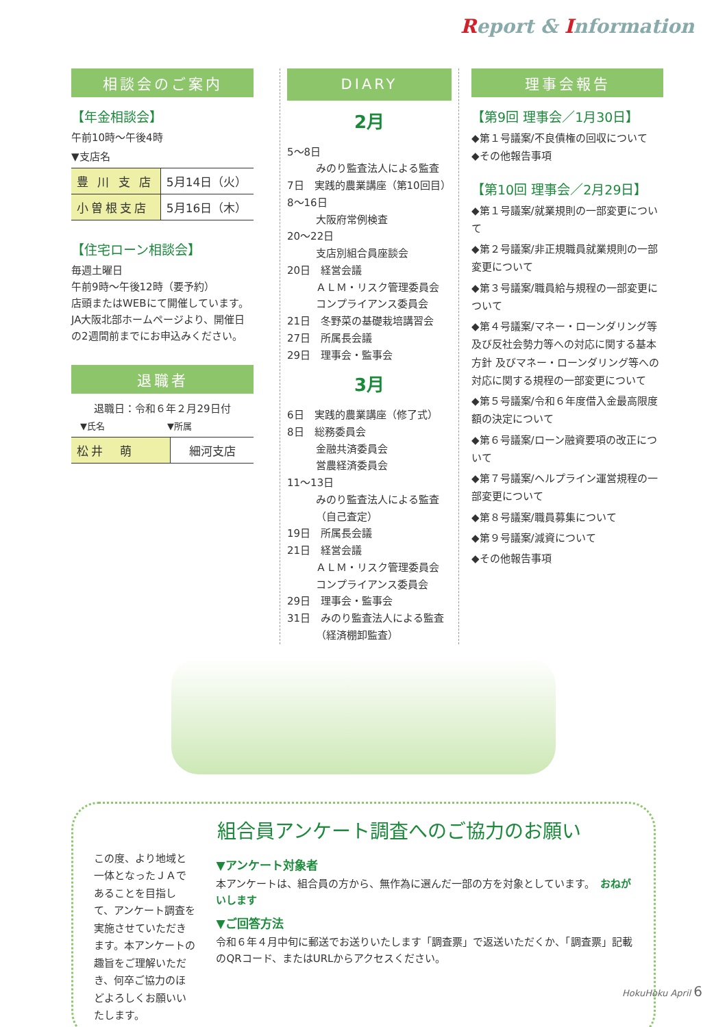Report & Information
相談会のご案内
【年金相談会】
午前10時～午後4時
▼支店名
| 豊 川 支 店 | 5月14日（火） |
| 小曽根支店 | 5月16日（木） |
【住宅ローン相談会】
毎週土曜日
午前9時～午後12時（要予約）
店頭またはWEBにて開催しています。JA大阪北部ホームページより、開催日の2週間前までにお申込みください。
退職者
退職日：令和６年２月29日付
　▼氏名　　　　　　　▼所属
| 松井 萌 | 細河支店 |
DIARY
2月
5～8日
みのり監査法人による監査
7日　実践的農業講座（第10回目）
8～16日
大阪府常例検査
20～22日
支店別組合員座談会
20日　経営会議
ＡＬＭ・リスク管理委員会
コンプライアンス委員会
21日　冬野菜の基礎栽培講習会
27日　所属長会議
29日　理事会・監事会
3月
6日　実践的農業講座（修了式）
8日　総務委員会
金融共済委員会
営農経済委員会
11～13日
みのり監査法人による監査（自己査定）
19日　所属長会議
21日　経営会議
ＡＬＭ・リスク管理委員会
コンプライアンス委員会
29日　理事会・監事会
31日　みのり監査法人による監査
（経済棚卸監査）
理事会報告
【第9回 理事会／1月30日】
◆第１号議案/不良債権の回収について
◆その他報告事項
【第10回 理事会／2月29日】
◆第１号議案/就業規則の一部変更について
◆第２号議案/非正規職員就業規則の一部変更について
◆第３号議案/職員給与規程の一部変更について
◆第４号議案/マネー・ローンダリング等及び反社会勢力等への対応に関する基本方針 及びマネー・ローンダリング等への対応に関する規程の一部変更について
◆第５号議案/令和６年度借入金最高限度額の決定について
◆第６号議案/ローン融資要項の改正について
◆第７号議案/ヘルプライン運営規程の一部変更について
◆第８号議案/職員募集について
◆第９号議案/減資について
◆その他報告事項
組合員アンケート調査へのご協力のお願い
この度、より地域と一体となったＪＡであることを目指して、アンケート調査を実施させていただきます。本アンケートの趣旨をご理解いただき、何卒ご協力のほどよろしくお願いいたします。
▼アンケート対象者
本アンケートは、組合員の方から、無作為に選んだ一部の方を対象としています。　おねがいします
▼ご回答方法
令和６年４月中旬に郵送でお送りいたします「調査票」で返送いただくか、「調査票」記載のQRコード、またはURLからアクセスください。
HokuHoku April 6